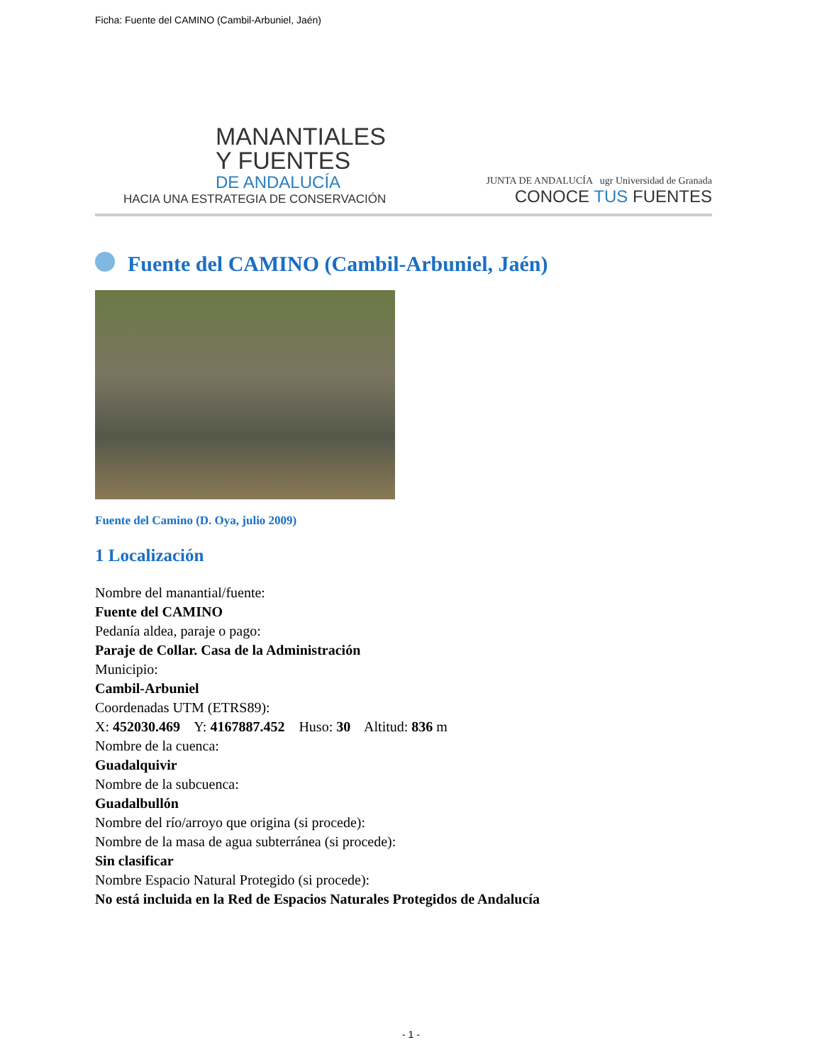Ficha: Fuente del CAMINO (Cambil-Arbuniel, Jaén)
MANANTIALES
Y FUENTES
DE ANDALUCÍA
HACIA UNA ESTRATEGIA DE CONSERVACIÓN
JUNTA DE ANDALUCÍA ugr Universidad de Granada
CONOCE TUS FUENTES
Fuente del CAMINO (Cambil-Arbuniel, Jaén)
Fuente del Camino (D. Oya, julio 2009)
1 Localización
Nombre del manantial/fuente:
Fuente del CAMINO
Pedanía aldea, paraje o pago:
Paraje de Collar. Casa de la Administración
Municipio:
Cambil-Arbuniel
Coordenadas UTM (ETRS89):
X: 452030.469 Y: 4167887.452 Huso: 30 Altitud: 836 m
Nombre de la cuenca:
Guadalquivir
Nombre de la subcuenca:
Guadalbullón
Nombre del río/arroyo que origina (si procede):
Nombre de la masa de agua subterránea (si procede):
Sin clasificar
Nombre Espacio Natural Protegido (si procede):
No está incluida en la Red de Espacios Naturales Protegidos de Andalucía
- 1 -